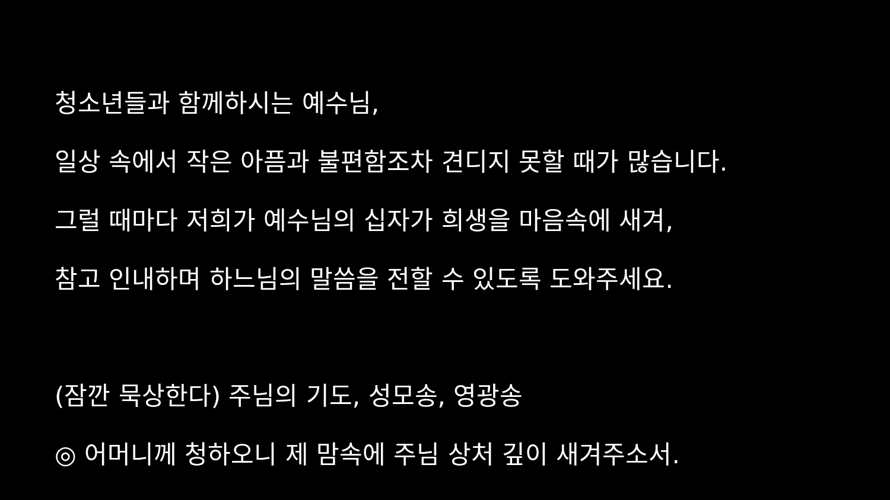청소년들과 함께하시는 예수님,
일상 속에서 작은 아픔과 불편함조차 견디지 못할 때가 많습니다.
그럴 때마다 저희가 예수님의 십자가 희생을 마음속에 새겨,
참고 인내하며 하느님의 말씀을 전할 수 있도록 도와주세요.
(잠깐 묵상한다) 주님의 기도, 성모송, 영광송
◎ 어머니께 청하오니 제 맘속에 주님 상처 깊이 새겨주소서.